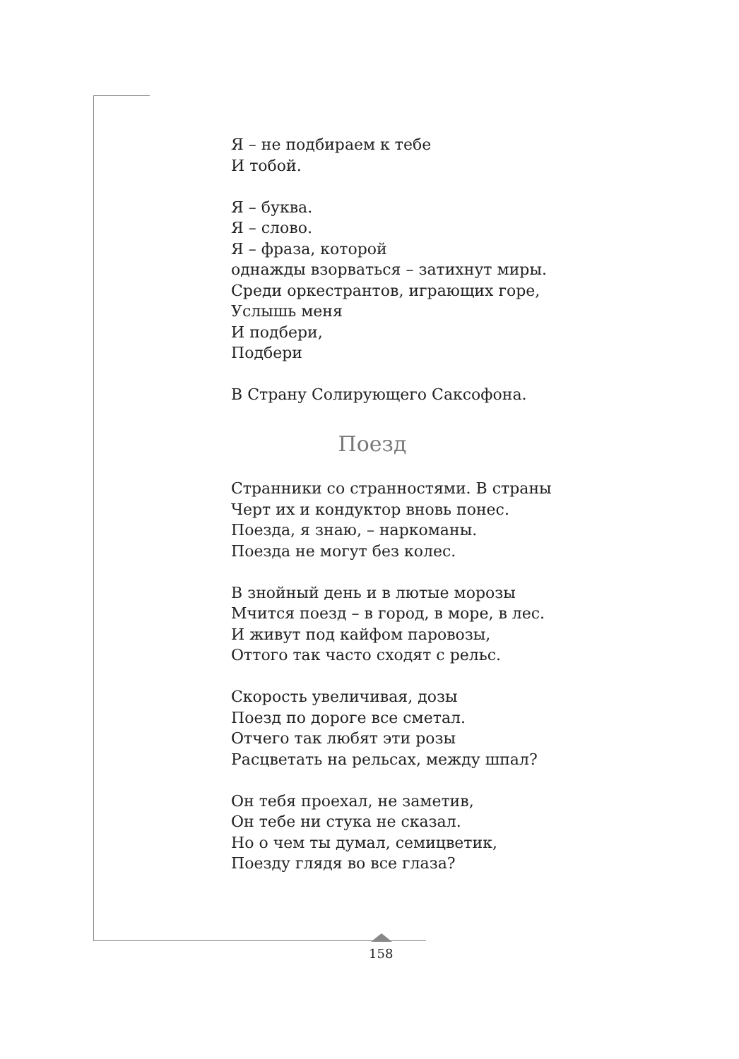Я – не подбираем к тебе
И тобой.
Я – буква.
Я – слово.
Я – фраза, которой
однажды взорваться – затихнут миры.
Среди оркестрантов, играющих горе,
Услышь меня
И подбери,
Подбери
В Страну Солирующего Саксофона.
Поезд
Странники со странностями. В страны
Черт их и кондуктор вновь понес.
Поезда, я знаю, – наркоманы.
Поезда не могут без колес.
В знойный день и в лютые морозы
Мчится поезд – в город, в море, в лес.
И живут под кайфом паровозы,
Оттого так часто сходят с рельс.
Скорость увеличивая, дозы
Поезд по дороге все сметал.
Отчего так любят эти розы
Расцветать на рельсах, между шпал?
Он тебя проехал, не заметив,
Он тебе ни стука не сказал.
Но о чем ты думал, семицветик,
Поезду глядя во все глаза?
158